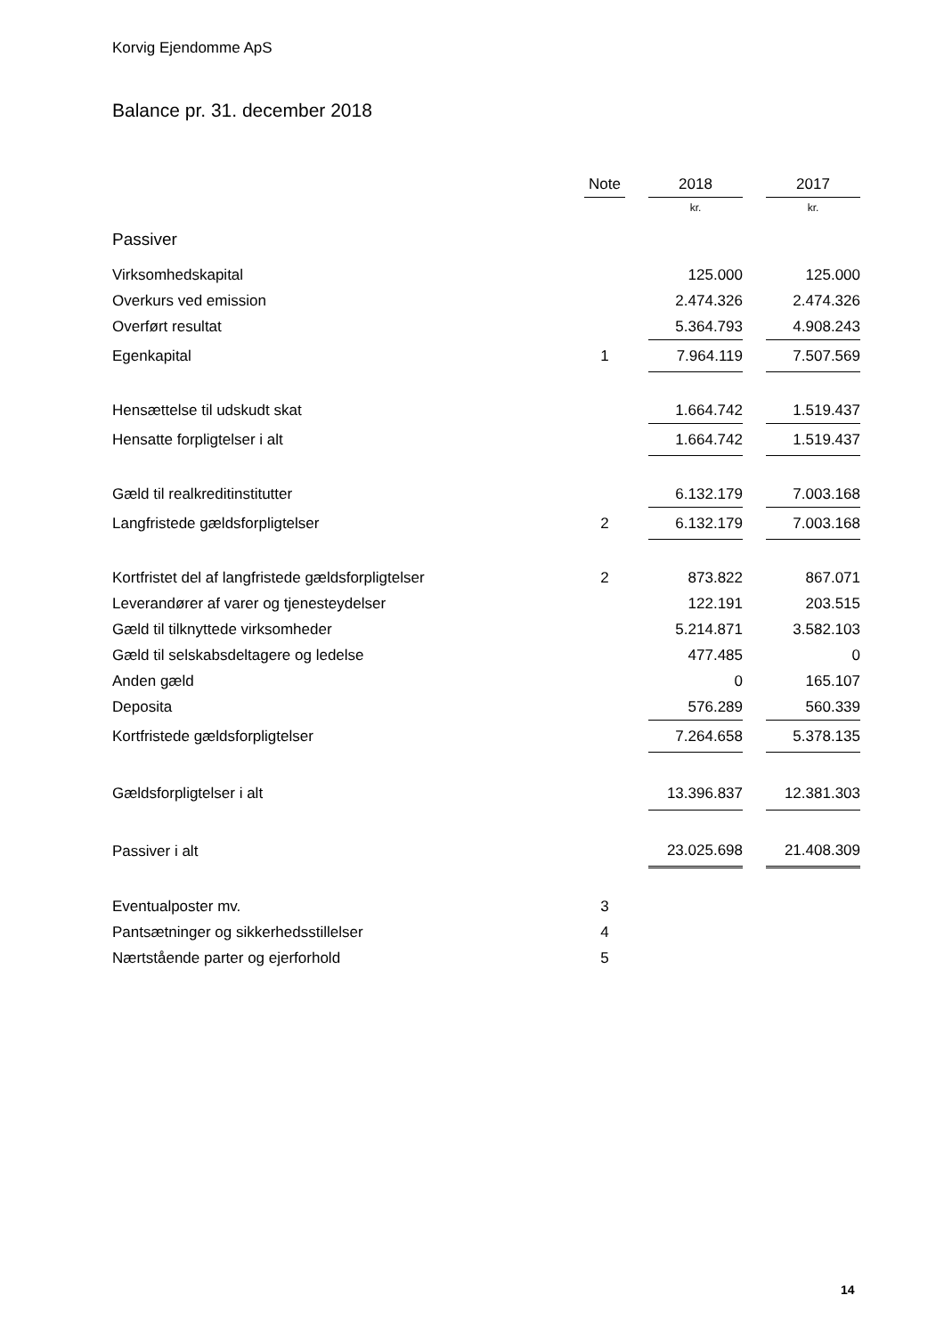Korvig Ejendomme ApS
Balance pr. 31. december 2018
| | Note | | 2018 | | 2017 |
| --- | --- | --- | --- | --- | --- |
| | | | kr. | | kr. |
| Passiver | | | | | |
| Virksomhedskapital | | | 125.000 | | 125.000 |
| Overkurs ved emission | | | 2.474.326 | | 2.474.326 |
| Overført resultat | | | 5.364.793 | | 4.908.243 |
| Egenkapital | 1 | | 7.964.119 | | 7.507.569 |
| Hensættelse til udskudt skat | | | 1.664.742 | | 1.519.437 |
| Hensatte forpligtelser i alt | | | 1.664.742 | | 1.519.437 |
| Gæld til realkreditinstitutter | | | 6.132.179 | | 7.003.168 |
| Langfristede gældsforpligtelser | 2 | | 6.132.179 | | 7.003.168 |
| Kortfristet del af langfristede gældsforpligtelser | 2 | | 873.822 | | 867.071 |
| Leverandører af varer og tjenesteydelser | | | 122.191 | | 203.515 |
| Gæld til tilknyttede virksomheder | | | 5.214.871 | | 3.582.103 |
| Gæld til selskabsdeltagere og ledelse | | | 477.485 | | 0 |
| Anden gæld | | | 0 | | 165.107 |
| Deposita | | | 576.289 | | 560.339 |
| Kortfristede gældsforpligtelser | | | 7.264.658 | | 5.378.135 |
| Gældsforpligtelser i alt | | | 13.396.837 | | 12.381.303 |
| Passiver i alt | | | 23.025.698 | | 21.408.309 |
| Eventualposter mv. | 3 | | | | |
| Pantsætninger og sikkerhedsstillelser | 4 | | | | |
| Nærtstående parter og ejerforhold | 5 | | | | |
14